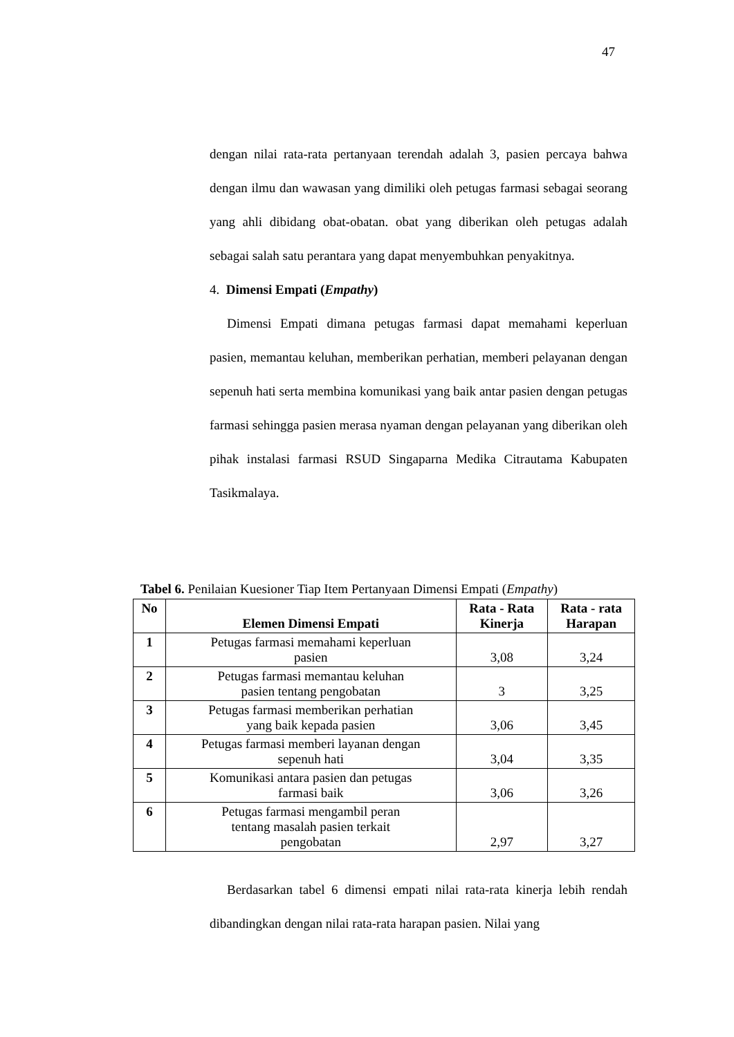47
dengan nilai rata-rata pertanyaan terendah adalah 3, pasien percaya bahwa dengan ilmu dan wawasan yang dimiliki oleh petugas farmasi sebagai seorang yang ahli dibidang obat-obatan. obat yang diberikan oleh petugas adalah sebagai salah satu perantara yang dapat menyembuhkan penyakitnya.
4. Dimensi Empati (Empathy)
Dimensi Empati dimana petugas farmasi dapat memahami keperluan pasien, memantau keluhan, memberikan perhatian, memberi pelayanan dengan sepenuh hati serta membina komunikasi yang baik antar pasien dengan petugas farmasi sehingga pasien merasa nyaman dengan pelayanan yang diberikan oleh pihak instalasi farmasi RSUD Singaparna Medika Citrautama Kabupaten Tasikmalaya.
Tabel 6. Penilaian Kuesioner Tiap Item Pertanyaan Dimensi Empati (Empathy)
| No | Elemen Dimensi Empati | Rata - Rata Kinerja | Rata - rata Harapan |
| --- | --- | --- | --- |
| 1 | Petugas farmasi memahami keperluan pasien | 3,08 | 3,24 |
| 2 | Petugas farmasi memantau keluhan pasien tentang pengobatan | 3 | 3,25 |
| 3 | Petugas farmasi memberikan perhatian yang baik kepada pasien | 3,06 | 3,45 |
| 4 | Petugas farmasi memberi layanan dengan sepenuh hati | 3,04 | 3,35 |
| 5 | Komunikasi antara pasien dan petugas farmasi baik | 3,06 | 3,26 |
| 6 | Petugas farmasi mengambil peran tentang masalah pasien terkait pengobatan | 2,97 | 3,27 |
Berdasarkan tabel 6 dimensi empati nilai rata-rata kinerja lebih rendah dibandingkan dengan nilai rata-rata harapan pasien. Nilai yang